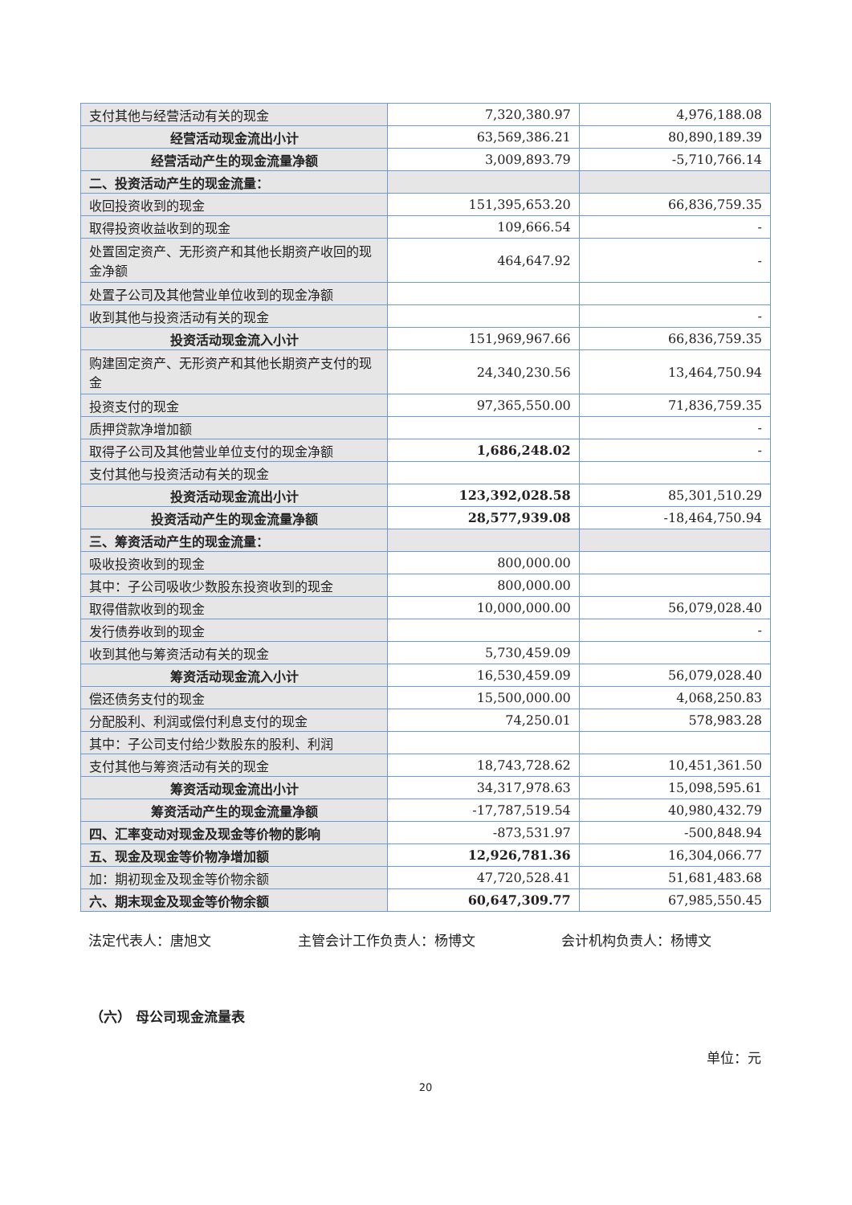| 支付其他与经营活动有关的现金 | 7,320,380.97 | 4,976,188.08 |
| 经营活动现金流出小计 | 63,569,386.21 | 80,890,189.39 |
| 经营活动产生的现金流量净额 | 3,009,893.79 | -5,710,766.14 |
| 二、投资活动产生的现金流量： | | |
| 收回投资收到的现金 | 151,395,653.20 | 66,836,759.35 |
| 取得投资收益收到的现金 | 109,666.54 | - |
| 处置固定资产、无形资产和其他长期资产收回的现金净额 | 464,647.92 | - |
| 处置子公司及其他营业单位收到的现金净额 | | |
| 收到其他与投资活动有关的现金 | | - |
| 投资活动现金流入小计 | 151,969,967.66 | 66,836,759.35 |
| 购建固定资产、无形资产和其他长期资产支付的现金 | 24,340,230.56 | 13,464,750.94 |
| 投资支付的现金 | 97,365,550.00 | 71,836,759.35 |
| 质押贷款净增加额 | | - |
| 取得子公司及其他营业单位支付的现金净额 | 1,686,248.02 | - |
| 支付其他与投资活动有关的现金 | | |
| 投资活动现金流出小计 | 123,392,028.58 | 85,301,510.29 |
| 投资活动产生的现金流量净额 | 28,577,939.08 | -18,464,750.94 |
| 三、筹资活动产生的现金流量： | | |
| 吸收投资收到的现金 | 800,000.00 | |
| 其中：子公司吸收少数股东投资收到的现金 | 800,000.00 | |
| 取得借款收到的现金 | 10,000,000.00 | 56,079,028.40 |
| 发行债券收到的现金 | | - |
| 收到其他与筹资活动有关的现金 | 5,730,459.09 | |
| 筹资活动现金流入小计 | 16,530,459.09 | 56,079,028.40 |
| 偿还债务支付的现金 | 15,500,000.00 | 4,068,250.83 |
| 分配股利、利润或偿付利息支付的现金 | 74,250.01 | 578,983.28 |
| 其中：子公司支付给少数股东的股利、利润 | | |
| 支付其他与筹资活动有关的现金 | 18,743,728.62 | 10,451,361.50 |
| 筹资活动现金流出小计 | 34,317,978.63 | 15,098,595.61 |
| 筹资活动产生的现金流量净额 | -17,787,519.54 | 40,980,432.79 |
| 四、汇率变动对现金及现金等价物的影响 | -873,531.97 | -500,848.94 |
| 五、现金及现金等价物净增加额 | 12,926,781.36 | 16,304,066.77 |
| 加：期初现金及现金等价物余额 | 47,720,528.41 | 51,681,483.68 |
| 六、期末现金及现金等价物余额 | 60,647,309.77 | 67,985,550.45 |
法定代表人：唐旭文 主管会计工作负责人：杨博文 会计机构负责人：杨博文
（六） 母公司现金流量表
单位：元
20